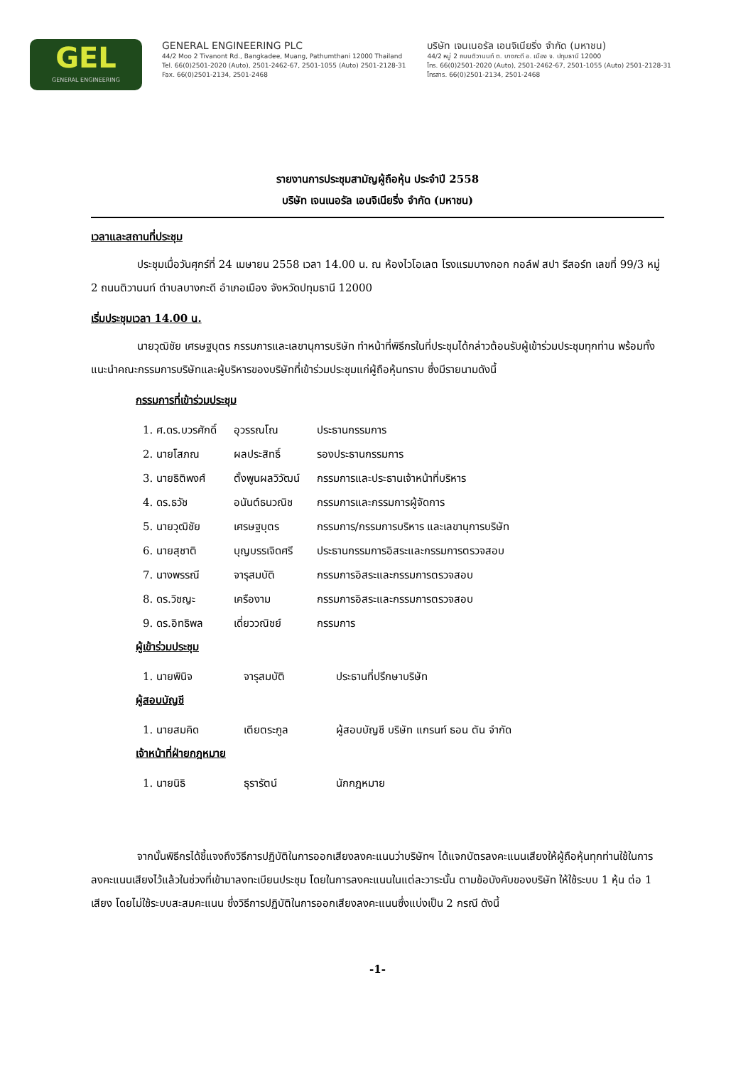GEL
GENERAL ENGINEERING
GENERAL ENGINEERING PLC
44/2 Moo 2 Tivanont Rd., Bangkadee, Muang, Pathumthani 12000 Thailand
Tel. 66(0)2501-2020 (Auto), 2501-2462-67, 2501-1055 (Auto) 2501-2128-31
Fax. 66(0)2501-2134, 2501-2468
บริษัท เจนเนอรัล เอนจิเนียริ่ง จำกัด (มหาชน)
44/2 หมู่ 2 ถนนติวานนท์ ต. บางกะดี อ. เมือง จ. ปทุมธานี 12000
โทร. 66(0)2501-2020 (Auto), 2501-2462-67, 2501-1055 (Auto) 2501-2128-31
โทรสาร. 66(0)2501-2134, 2501-2468
รายงานการประชุมสามัญผู้ถือหุ้น ประจำปี 2558
บริษัท เจนเนอรัล เอนจิเนียริ่ง จำกัด (มหาชน)
เวลาและสถานที่ประชุม
ประชุมเมื่อวันศุกร์ที่ 24 เมษายน 2558 เวลา 14.00 น. ณ ห้องไวโอเลต โรงแรมบางกอก กอล์ฟ สปา รีสอร์ท เลขที่ 99/3 หมู่ 2 ถนนติวานนท์ ตำบลบางกะดี อำเภอเมือง จังหวัดปทุมธานี 12000
เริ่มประชุมเวลา 14.00 น.
นายวุฒิชัย เศรษฐบุตร กรรมการและเลขานุการบริษัท ทำหน้าที่พิธีกรในที่ประชุมได้กล่าวต้อนรับผู้เข้าร่วมประชุมทุกท่าน พร้อมทั้งแนะนำคณะกรรมการบริษัทและผู้บริหารของบริษัทที่เข้าร่วมประชุมแก่ผู้ถือหุ้นทราบ ซึ่งมีรายนามดังนี้
กรรมการที่เข้าร่วมประชุม
| 1. ศ.ดร.บวรศักดิ์ | อุวรรณโณ | ประธานกรรมการ |
| 2. นายโสภณ | ผลประสิทธิ์ | รองประธานกรรมการ |
| 3. นายธิติพงศ์ | ตั้งพูนผลวิวัฒน์ | กรรมการและประธานเจ้าหน้าที่บริหาร |
| 4. ดร.ธวัช | อนันต์ธนวณิช | กรรมการและกรรมการผู้จัดการ |
| 5. นายวุฒิชัย | เศรษฐบุตร | กรรมการ/กรรมการบริหาร และเลขานุการบริษัท |
| 6. นายสุชาติ | บุญบรรเจิดศรี | ประธานกรรมการอิสระและกรรมการตรวจสอบ |
| 7. นางพรรณี | จารุสมบัติ | กรรมการอิสระและกรรมการตรวจสอบ |
| 8. ดร.วิชญะ | เครืองาม | กรรมการอิสระและกรรมการตรวจสอบ |
| 9. ดร.อิทธิพล | เดี่ยววณิชย์ | กรรมการ |
ผู้เข้าร่วมประชุม
| 1. นายพินิจ | จารุสมบัติ | ประธานที่ปรึกษาบริษัท |
ผู้สอบบัญชี
| 1. นายสมคิด | เตียตระกูล | ผู้สอบบัญชี บริษัท แกรนท์ ธอน ตัน จำกัด |
เจ้าหน้าที่ฝ่ายกฎหมาย
| 1. นายนิธิ | ธุรารัตน์ | นักกฎหมาย |
จากนั้นพิธีกรได้ชี้แจงถึงวิธีการปฏิบัติในการออกเสียงลงคะแนนว่าบริษัทฯ ได้แจกบัตรลงคะแนนเสียงให้ผู้ถือหุ้นทุกท่านใช้ในการลงคะแนนเสียงไว้แล้วในช่วงที่เข้ามาลงทะเบียนประชุม โดยในการลงคะแนนในแต่ละวาระนั้น ตามข้อบังคับของบริษัท ให้ใช้ระบบ 1 หุ้น ต่อ 1 เสียง โดยไม่ใช้ระบบสะสมคะแนน ซึ่งวิธีการปฏิบัติในการออกเสียงลงคะแนนซึ่งแบ่งเป็น 2 กรณี ดังนี้
-1-